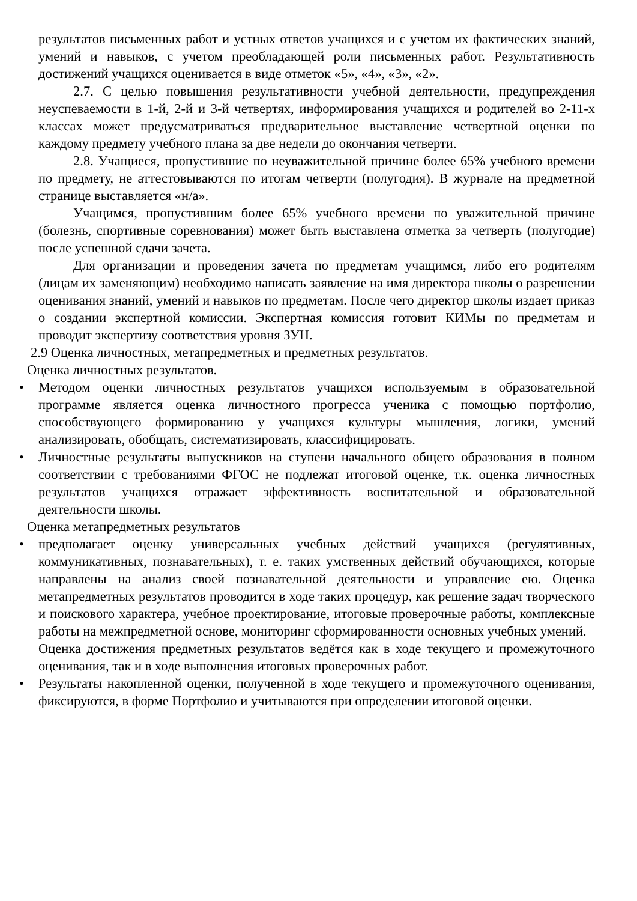результатов письменных работ и устных ответов учащихся и с учетом их фактических знаний, умений и навыков, с учетом преобладающей роли письменных работ. Результативность достижений учащихся оценивается в виде отметок «5», «4», «3», «2».
2.7. С целью повышения результативности учебной деятельности, предупреждения неуспеваемости в 1-й, 2-й и 3-й четвертях, информирования учащихся и родителей во 2-11-х классах может предусматриваться предварительное выставление четвертной оценки по каждому предмету учебного плана за две недели до окончания четверти.
2.8. Учащиеся, пропустившие по неуважительной причине более 65% учебного времени по предмету, не аттестовываются по итогам четверти (полугодия). В журнале на предметной странице выставляется «н/а».
Учащимся, пропустившим более 65% учебного времени по уважительной причине (болезнь, спортивные соревнования) может быть выставлена отметка за четверть (полугодие) после успешной сдачи зачета.
Для организации и проведения зачета по предметам учащимся, либо его родителям (лицам их заменяющим) необходимо написать заявление на имя директора школы о разрешении оценивания знаний, умений и навыков по предметам. После чего директор школы издает приказ о создании экспертной комиссии. Экспертная комиссия готовит КИМы по предметам и проводит экспертизу соответствия уровня ЗУН.
2.9 Оценка личностных, метапредметных и предметных результатов.
Оценка личностных результатов.
• Методом оценки личностных результатов учащихся используемым в образовательной программе является оценка личностного прогресса ученика с помощью портфолио, способствующего формированию у учащихся культуры мышления, логики, умений анализировать, обобщать, систематизировать, классифицировать.
• Личностные результаты выпускников на ступени начального общего образования в полном соответствии с требованиями ФГОС не подлежат итоговой оценке, т.к. оценка личностных результатов учащихся отражает эффективность воспитательной и образовательной деятельности школы.
Оценка метапредметных результатов
• предполагает оценку универсальных учебных действий учащихся (регулятивных, коммуникативных, познавательных), т. е. таких умственных действий обучающихся, которые направлены на анализ своей познавательной деятельности и управление ею. Оценка метапредметных результатов проводится в ходе таких процедур, как решение задач творческого и поискового характера, учебное проектирование, итоговые проверочные работы, комплексные работы на межпредметной основе, мониторинг сформированности основных учебных умений.
Оценка достижения предметных результатов ведётся как в ходе текущего и промежуточного оценивания, так и в ходе выполнения итоговых проверочных работ.
• Результаты накопленной оценки, полученной в ходе текущего и промежуточного оценивания, фиксируются, в форме Портфолио и учитываются при определении итоговой оценки.